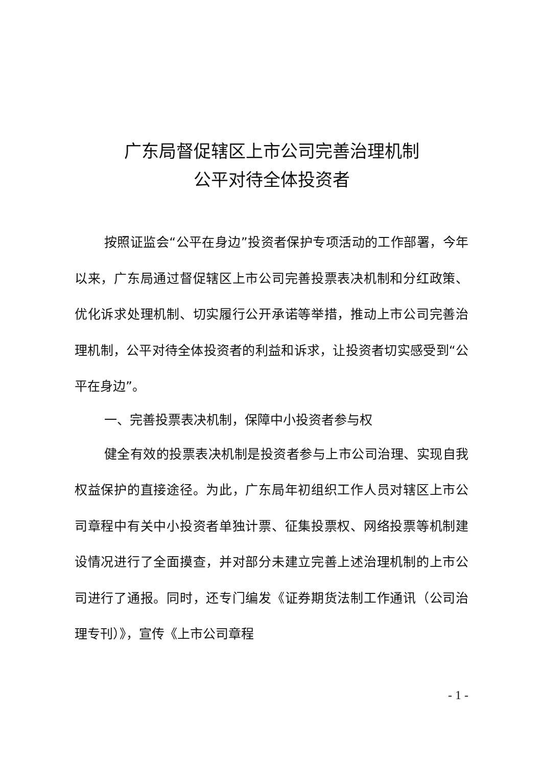广东局督促辖区上市公司完善治理机制
公平对待全体投资者
按照证监会“公平在身边”投资者保护专项活动的工作部署，今年以来，广东局通过督促辖区上市公司完善投票表决机制和分红政策、优化诉求处理机制、切实履行公开承诺等举措，推动上市公司完善治理机制，公平对待全体投资者的利益和诉求，让投资者切实感受到“公平在身边”。
一、完善投票表决机制，保障中小投资者参与权
健全有效的投票表决机制是投资者参与上市公司治理、实现自我权益保护的直接途径。为此，广东局年初组织工作人员对辖区上市公司章程中有关中小投资者单独计票、征集投票权、网络投票等机制建设情况进行了全面摸查，并对部分未建立完善上述治理机制的上市公司进行了通报。同时，还专门编发《证券期货法制工作通讯（公司治理专刊）》，宣传《上市公司章程
- 1 -